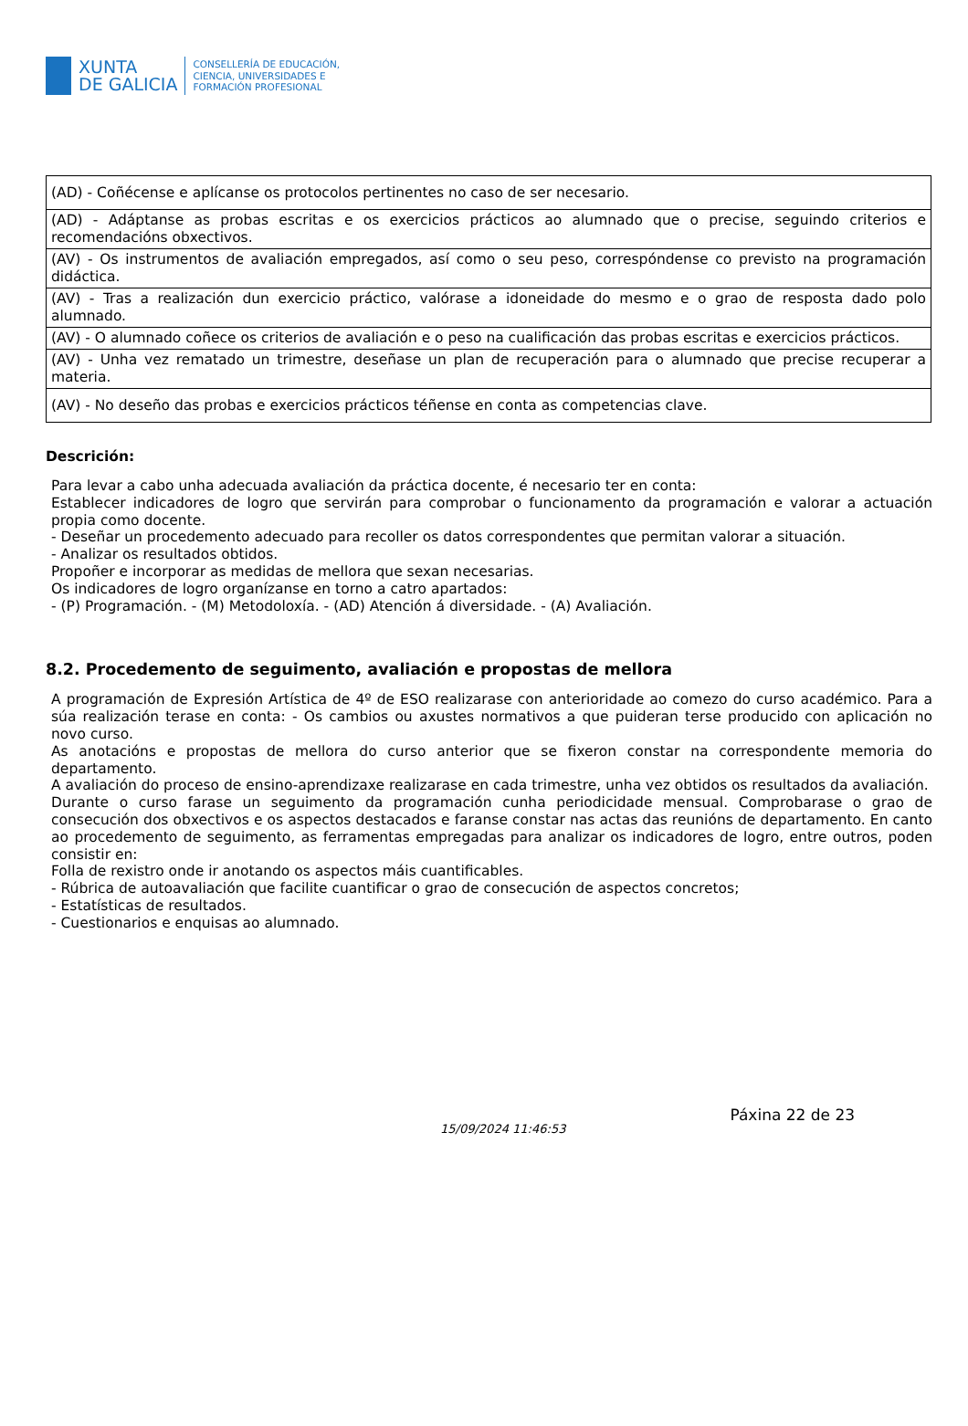XUNTA
DE GALICIA
CONSELLERÍA DE EDUCACIÓN,
CIENCIA, UNIVERSIDADES E
FORMACIÓN PROFESIONAL
| (AD) - Coñécense e aplícanse os protocolos pertinentes no caso de ser necesario. |
| (AD) - Adáptanse as probas escritas e os exercicios prácticos ao alumnado que o precise, seguindo criterios e recomendacións obxectivos. |
| (AV) - Os instrumentos de avaliación empregados, así como o seu peso, correspóndense co previsto na programación didáctica. |
| (AV) - Tras a realización dun exercicio práctico, valórase a idoneidade do mesmo e o grao de resposta dado polo alumnado. |
| (AV) - O alumnado coñece os criterios de avaliación e o peso na cualificación das probas escritas e exercicios prácticos. |
| (AV) - Unha vez rematado un trimestre, deseñase un plan de recuperación para o alumnado que precise recuperar a materia. |
| (AV) - No deseño das probas e exercicios prácticos téñense en conta as competencias clave. |
Descrición:
Para levar a cabo unha adecuada avaliación da práctica docente, é necesario ter en conta:
Establecer indicadores de logro que servirán para comprobar o funcionamento da programación e valorar a actuación propia como docente.
- Deseñar un procedemento adecuado para recoller os datos correspondentes que permitan valorar a situación.
- Analizar os resultados obtidos.
Propoñer e incorporar as medidas de mellora que sexan necesarias.
Os indicadores de logro organízanse en torno a catro apartados:
- (P) Programación. - (M) Metodoloxía. - (AD) Atención á diversidade. - (A) Avaliación.
8.2. Procedemento de seguimento, avaliación e propostas de mellora
A programación de Expresión Artística de 4º de ESO realizarase con anterioridade ao comezo do curso académico. Para a súa realización terase en conta: - Os cambios ou axustes normativos a que puideran terse producido con aplicación no novo curso.
As anotacións e propostas de mellora do curso anterior que se fixeron constar na correspondente memoria do departamento.
A avaliación do proceso de ensino-aprendizaxe realizarase en cada trimestre, unha vez obtidos os resultados da avaliación.
Durante o curso farase un seguimento da programación cunha periodicidade mensual. Comprobarase o grao de consecución dos obxectivos e os aspectos destacados e faranse constar nas actas das reunións de departamento. En canto ao procedemento de seguimento, as ferramentas empregadas para analizar os indicadores de logro, entre outros, poden consistir en:
Folla de rexistro onde ir anotando os aspectos máis cuantificables.
- Rúbrica de autoavaliación que facilite cuantificar o grao de consecución de aspectos concretos;
- Estatísticas de resultados.
- Cuestionarios e enquisas ao alumnado.
15/09/2024 11:46:53 Páxina 22 de 23